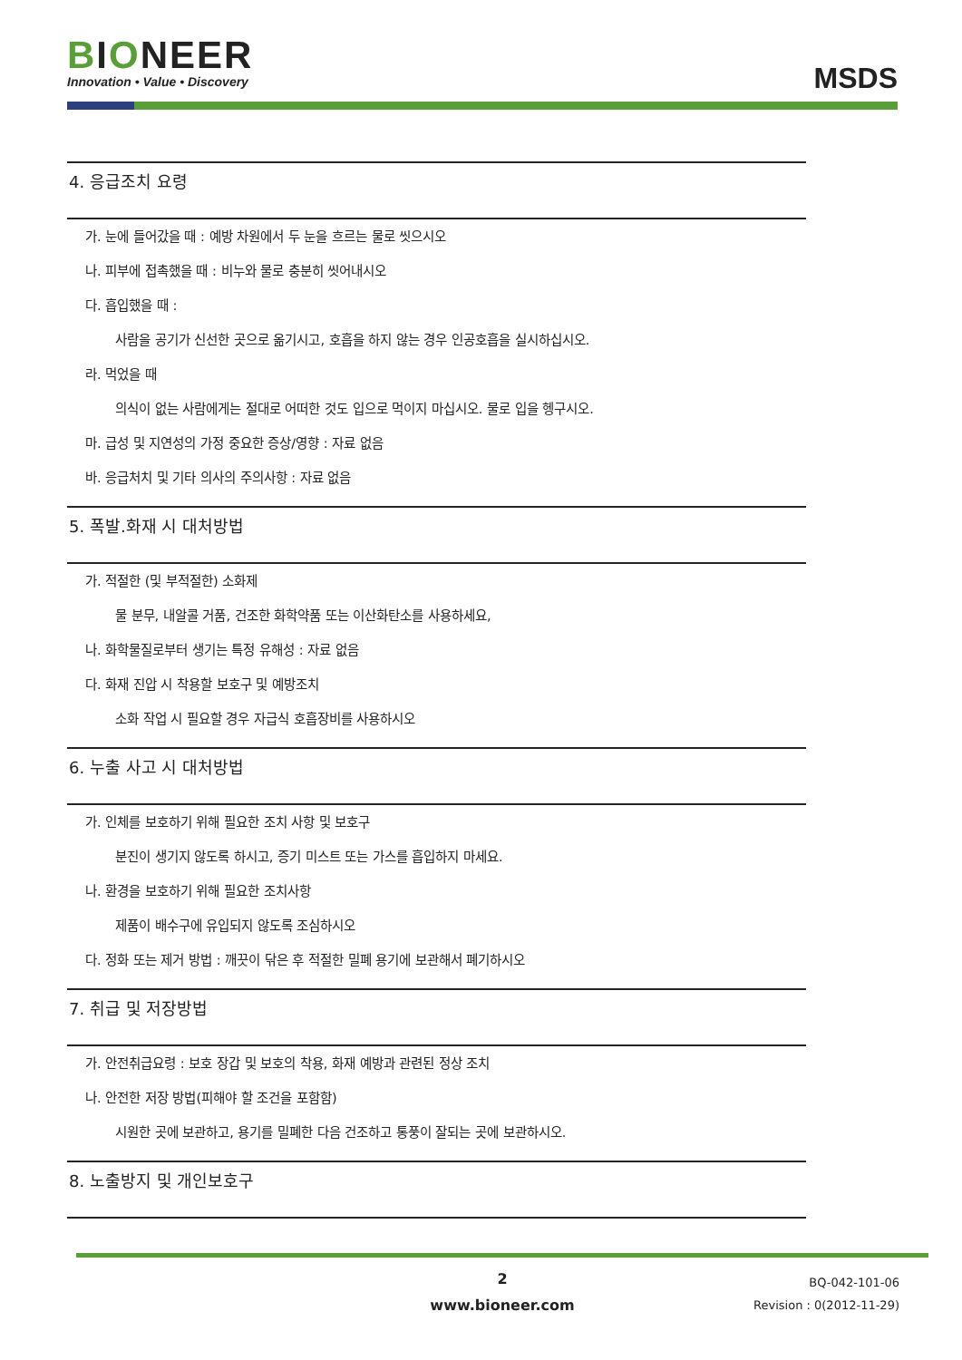BIONEER
Innovation • Value • Discovery
MSDS
4. 응급조치 요령
가. 눈에 들어갔을 때 : 예방 차원에서 두 눈을 흐르는 물로 씻으시오
나. 피부에 접촉했을 때 : 비누와 물로 충분히 씻어내시오
다. 흡입했을 때 :
사람을 공기가 신선한 곳으로 옮기시고, 호흡을 하지 않는 경우 인공호흡을 실시하십시오.
라. 먹었을 때
의식이 없는 사람에게는 절대로 어떠한 것도 입으로 먹이지 마십시오. 물로 입을 헹구시오.
마. 급성 및 지연성의 가정 중요한 증상/영향 : 자료 없음
바. 응급처치 및 기타 의사의 주의사항 : 자료 없음
5. 폭발.화재 시 대처방법
가. 적절한 (및 부적절한) 소화제
물 분무, 내알콜 거품, 건조한 화학약품 또는 이산화탄소를 사용하세요,
나. 화학물질로부터 생기는 특정 유해성 : 자료 없음
다. 화재 진압 시 착용할 보호구 및 예방조치
소화 작업 시 필요할 경우 자급식 호흡장비를 사용하시오
6. 누출 사고 시 대처방법
가. 인체를 보호하기 위해 필요한 조치 사항 및 보호구
분진이 생기지 않도록 하시고, 증기 미스트 또는 가스를 흡입하지 마세요.
나. 환경을 보호하기 위해 필요한 조치사항
제품이 배수구에 유입되지 않도록 조심하시오
다. 정화 또는 제거 방법 : 깨끗이 닦은 후 적절한 밀폐 용기에 보관해서 폐기하시오
7. 취급 및 저장방법
가. 안전취급요령 : 보호 장갑 및 보호의 착용, 화재 예방과 관련된 정상 조치
나. 안전한 저장 방법(피해야 할 조건을 포함함)
시원한 곳에 보관하고, 용기를 밀폐한 다음 건조하고 통풍이 잘되는 곳에 보관하시오.
8. 노출방지 및 개인보호구
2
www.bioneer.com
BQ-042-101-06
Revision : 0(2012-11-29)